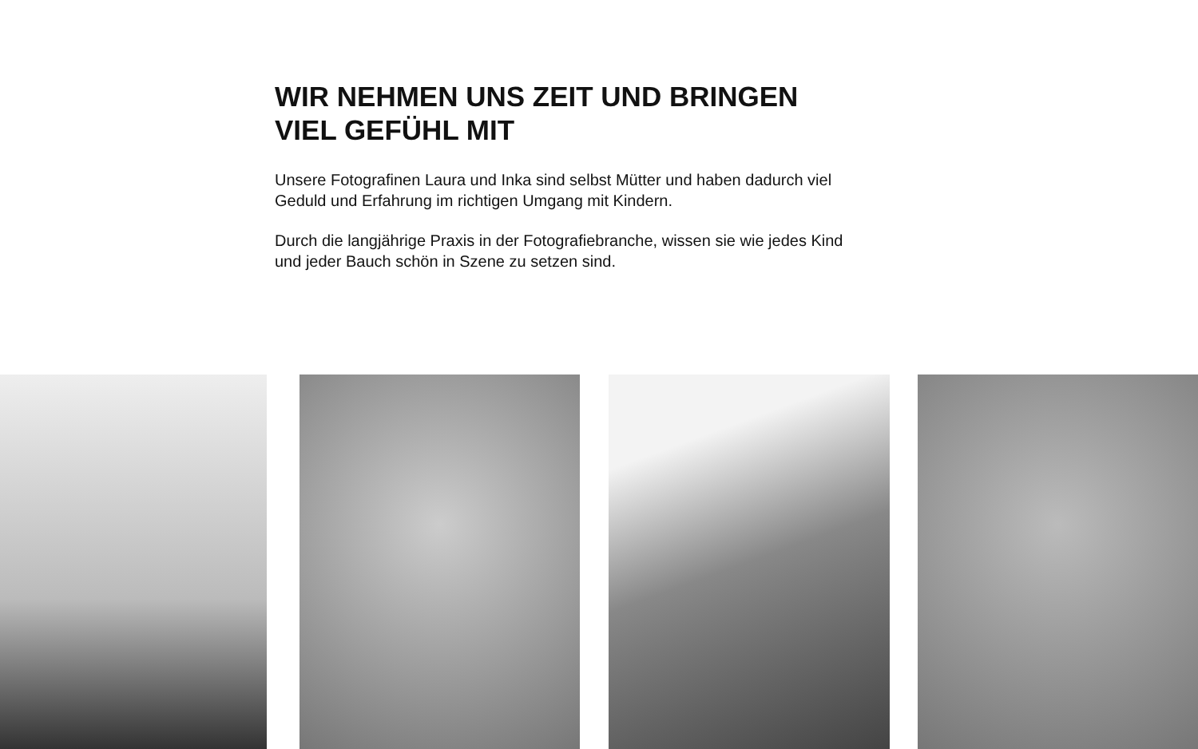WIR NEHMEN UNS ZEIT UND BRINGEN VIEL GEFÜHL MIT
Unsere Fotografinen Laura und Inka sind selbst Mütter und haben dadurch viel Geduld und Erfahrung im richtigen Umgang mit Kindern.
Durch die langjährige Praxis in der Fotografiebranche, wissen sie wie jedes Kind und jeder Bauch schön in Szene zu setzen sind.